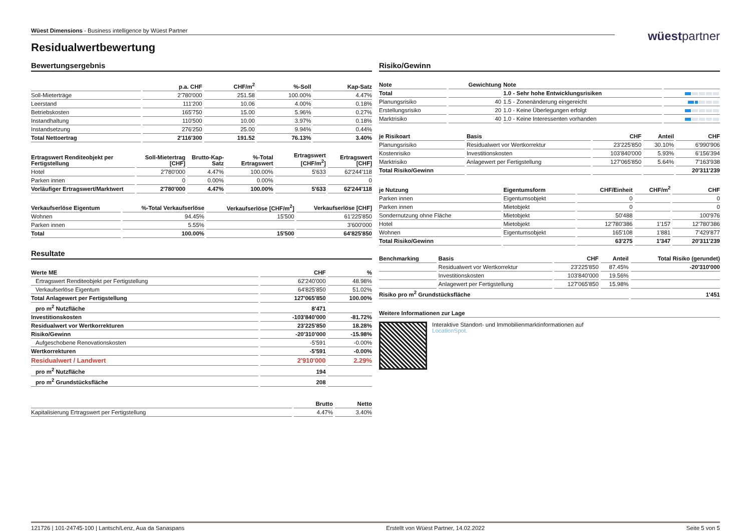Wüest Dimensions - Business intelligence by Wüest Partner
wüestpartner
Residualwertbewertung
Bewertungsergebnis
| | p.a. CHF | CHF/m<sup>2</sup> | %-Soll | Kap-Satz |
| --- | --- | --- | --- | --- |
| Soll-Mieterträge | 2'780'000 | 251.58 | 100.00% | 4.47% |
| Leerstand | 111'200 | 10.06 | 4.00% | 0.18% |
| Betriebskosten | 165'750 | 15.00 | 5.96% | 0.27% |
| Instandhaltung | 110'500 | 10.00 | 3.97% | 0.18% |
| Instandsetzung | 276'250 | 25.00 | 9.94% | 0.44% |
| Total Nettoertrag | 2'116'300 | 191.52 | 76.13% | 3.40% |
| Ertragswert Renditeobjekt per Fertigstellung | Soll-Mietertrag [CHF] | Brutto-Kap-Satz | %-Total Ertragswert | Ertragswert [CHF/m<sup>2</sup>] | Ertragswert [CHF] |
| --- | --- | --- | --- | --- | --- |
| Hotel | 2'780'000 | 4.47% | 100.00% | 5'633 | 62'244'118 |
| Parken innen | 0 | 0.00% | 0.00% | | 0 |
| Vorläufiger Ertragswert/Marktwert | 2'780'000 | 4.47% | 100.00% | 5'633 | 62'244'118 |
| Verkaufserlöse Eigentum | %-Total Verkaufserlöse | Verkaufserlöse [CHF/m<sup>2</sup>] | Verkaufserlöse [CHF] |
| --- | --- | --- | --- |
| Wohnen | 94.45% | 15'500 | 61'225'850 |
| Parken innen | 5.55% | | 3'600'000 |
| Total | 100.00% | 15'500 | 64'825'850 |
Resultate
| Werte ME | CHF | % |
| --- | --- | --- |
| Ertragswert Renditeobjekt per Fertigstellung | 62'240'000 | 48.98% |
| Verkaufserlöse Eigentum | 64'825'850 | 51.02% |
| Total Anlagewert per Fertigstellung | 127'065'850 | 100.00% |
| pro m<sup>2</sup> Nutzfläche | 8'471 | |
| Investitionskosten | -103'840'000 | -81.72% |
| Residualwert vor Wertkorrekturen | 23'225'850 | 18.28% |
| Risiko/Gewinn | -20'310'000 | -15.98% |
| Aufgeschobene Renovationskosten | -5'591 | -0.00% |
| Wertkorrekturen | -5'591 | -0.00% |
| Residualwert / Landwert | 2'910'000 | 2.29% |
| pro m<sup>2</sup> Nutzfläche | 194 | |
| pro m<sup>2</sup> Grundstücksfläche | 208 | |
| | Brutto | Netto |
| --- | --- | --- |
| Kapitalisierung Ertragswert per Fertigstellung | 4.47% | 3.40% |
Risiko/Gewinn
| Note | Gewichtung | Note | |
| --- | --- | --- | --- |
| Total | | 1.0 - Sehr hohe Entwicklungsrisiken | |
| Planungsrisiko | 40 | 1.5 - Zonenänderung eingereicht | |
| Erstellungsrisiko | 20 | 1.0 - Keine Überlegungen erfolgt | |
| Marktrisiko | 40 | 1.0 - Keine Interessenten vorhanden | |
| je Risikoart | Basis | CHF | Anteil | CHF |
| --- | --- | --- | --- | --- |
| Planungsrisiko | Residualwert vor Wertkorrektur | 23'225'850 | 30.10% | 6'990'906 |
| Kostenrisiko | Investitionskosten | 103'840'000 | 5.93% | 6'156'394 |
| Marktrisiko | Anlagewert per Fertigstellung | 127'065'850 | 5.64% | 7'163'938 |
| Total Risiko/Gewinn | | | | 20'311'239 |
| je Nutzung | Eigentumsform | CHF/Einheit | CHF/m<sup>2</sup> | CHF |
| --- | --- | --- | --- | --- |
| Parken innen | Eigentumsobjekt | 0 | | 0 |
| Parken innen | Mietobjekt | 0 | | 0 |
| Sondernutzung ohne Fläche | Mietobjekt | 50'488 | | 100'976 |
| Hotel | Mietobjekt | 12'780'386 | 1'157 | 12'780'386 |
| Wohnen | Eigentumsobjekt | 165'108 | 1'881 | 7'429'877 |
| Total Risiko/Gewinn | | 63'275 | 1'347 | 20'311'239 |
| Benchmarking | Basis | CHF | Anteil | Total Risiko (gerundet) |
| --- | --- | --- | --- | --- |
| | Residualwert vor Wertkorrektur | 23'225'850 | 87.45% | -20'310'000 |
| | Investitionskosten | 103'840'000 | 19.56% | |
| | Anlagewert per Fertigstellung | 127'065'850 | 15.98% | |
| Risiko pro m<sup>2</sup> Grundstücksfläche | | | | 1'451 |
Weitere Informationen zur Lage
Interaktive Standort- und Immobilienmarktinformationen auf
LocationSpot.
121726 | 101-24745-100 | Lantsch/Lenz, Aua da Sanaspans Erstellt von Wüest Partner, 14.02.2022 Seite 5 von 5